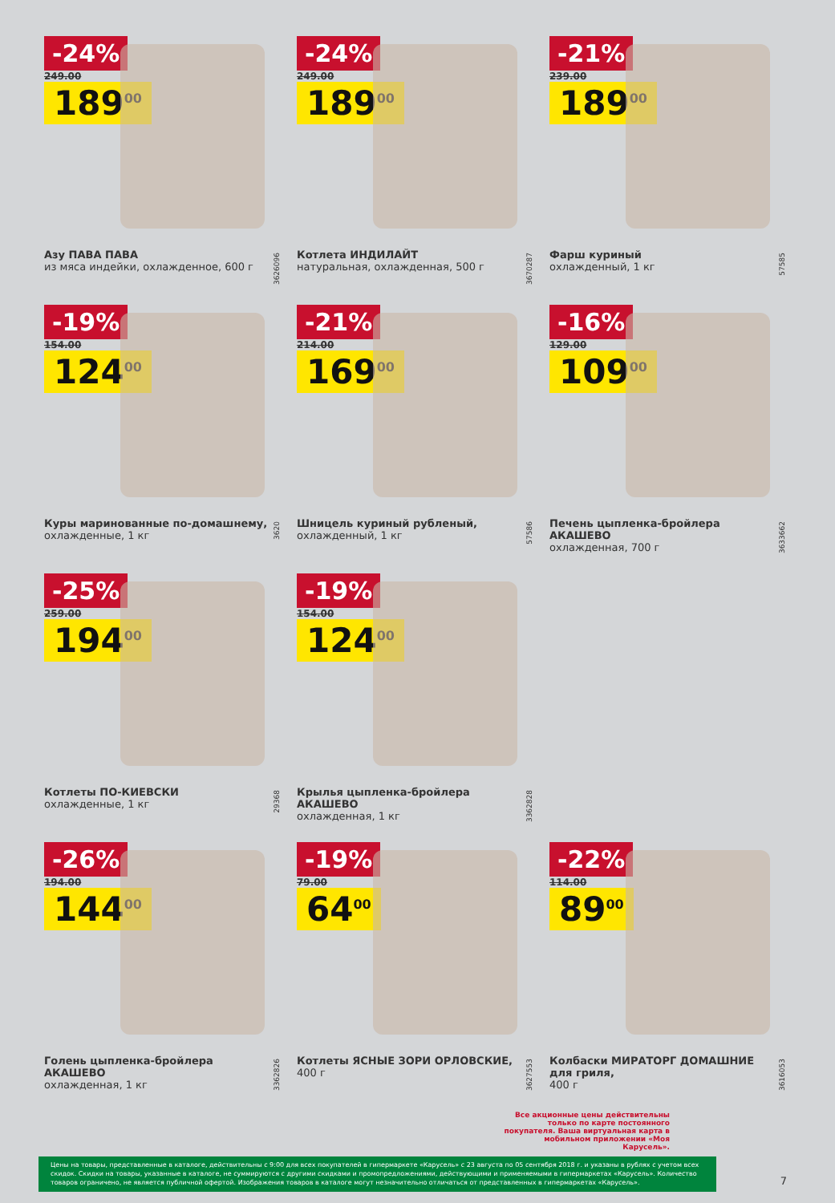-24%
249.00
189<sup>00</sup>
Азу ПАВА ПАВА
из мяса индейки, охлажденное, 600 г
3626096
-24%
249.00
189<sup>00</sup>
Котлета ИНДИЛАЙТ
натуральная, охлажденная, 500 г
3670287
-21%
239.00
189<sup>00</sup>
Фарш куриный
охлажденный, 1 кг
57585
-19%
154.00
124<sup>00</sup>
Куры маринованные по-домашнему,
охлажденные, 1 кг
3620
-21%
214.00
169<sup>00</sup>
Шницель куриный рубленый,
охлажденный, 1 кг
57586
-16%
129.00
109<sup>00</sup>
Печень цыпленка-бройлера АКАШЕВО
охлажденная, 700 г
3633662
-25%
259.00
194<sup>00</sup>
Котлеты ПО-КИЕВСКИ
охлажденные, 1 кг
29368
-19%
154.00
124<sup>00</sup>
Крылья цыпленка-бройлера АКАШЕВО
охлажденная, 1 кг
3362828
-26%
194.00
144<sup>00</sup>
Голень цыпленка-бройлера АКАШЕВО
охлажденная, 1 кг
3362826
-19%
79.00
64<sup>00</sup>
Котлеты ЯСНЫЕ ЗОРИ ОРЛОВСКИЕ,
400 г
3627553
-22%
114.00
89<sup>00</sup>
Колбаски МИРАТОРГ ДОМАШНИЕ для гриля,
400 г
3616053
Все акционные цены действительны только по карте постоянного покупателя. Ваша виртуальная карта в мобильном приложении «Моя Карусель».
Цены на товары, представленные в каталоге, действительны с 9:00 для всех покупателей в гипермаркете «Карусель» с 23 августа по 05 сентября 2018 г. и указаны в рублях с учетом всех скидок. Скидки на товары, указанные в каталоге, не суммируются с другими скидками и промопредложениями, действующими и применяемыми в гипермаркетах «Карусель». Количество товаров ограничено, не является публичной офертой. Изображения товаров в каталоге могут незначительно отличаться от представленных в гипермаркетах «Карусель».
7